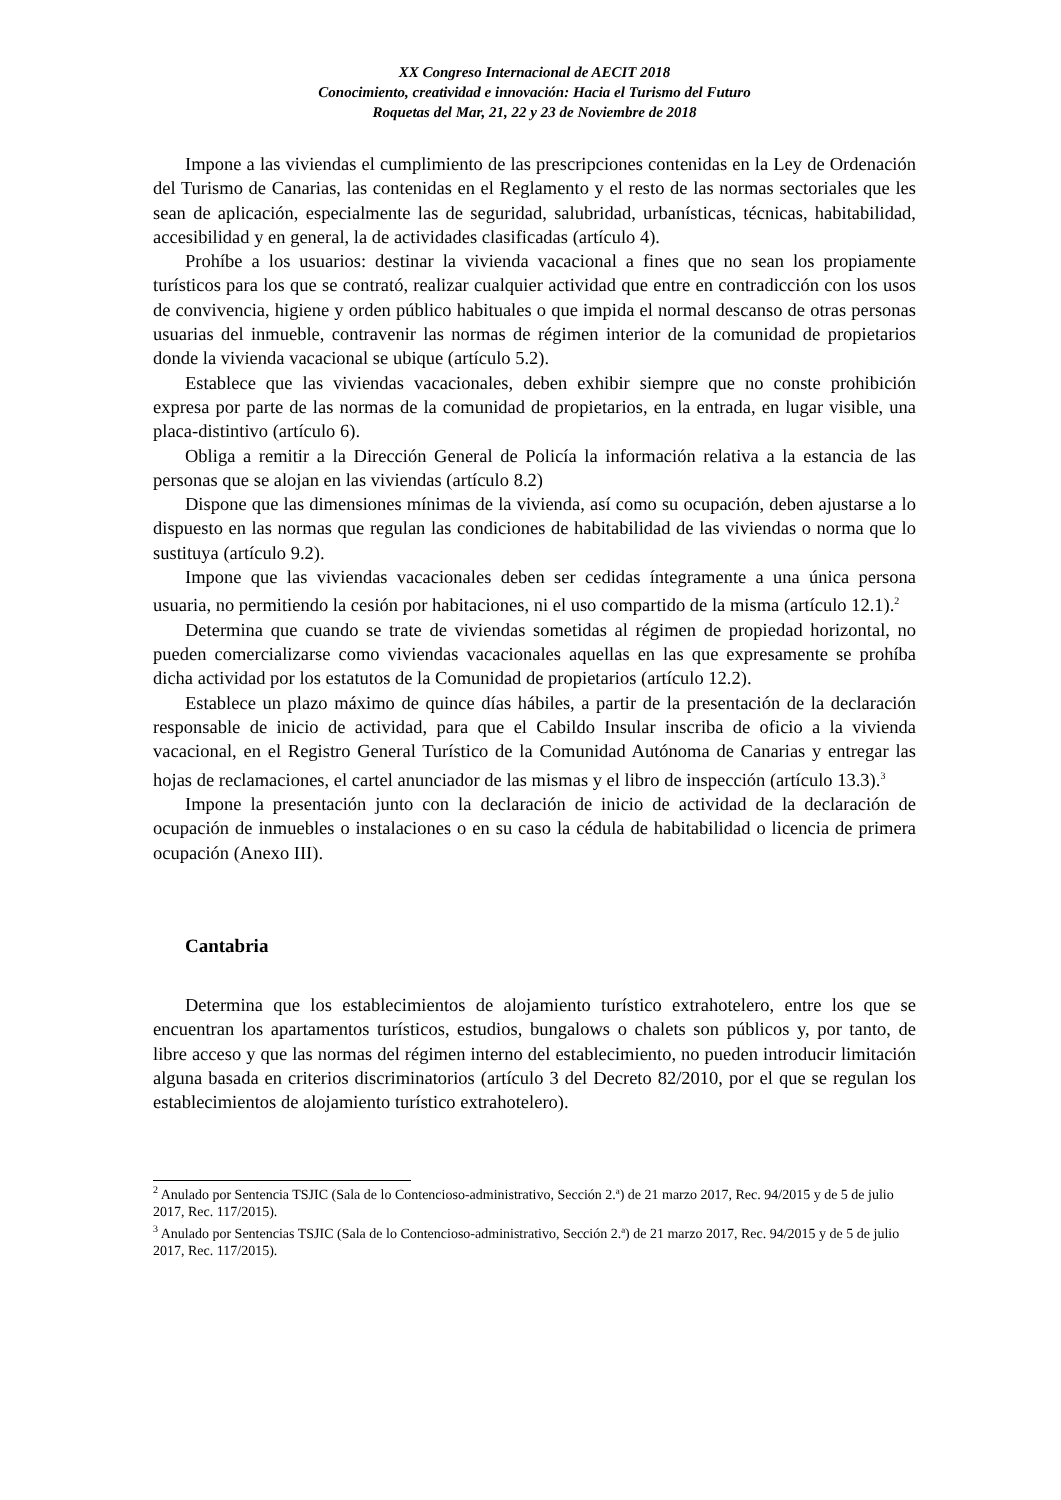XX Congreso Internacional de AECIT 2018
Conocimiento, creatividad e innovación: Hacia el Turismo del Futuro
Roquetas del Mar, 21, 22 y 23 de Noviembre de 2018
Impone a las viviendas el cumplimiento de las prescripciones contenidas en la Ley de Ordenación del Turismo de Canarias, las contenidas en el Reglamento y el resto de las normas sectoriales que les sean de aplicación, especialmente las de seguridad, salubridad, urbanísticas, técnicas, habitabilidad, accesibilidad y en general, la de actividades clasificadas (artículo 4).
Prohíbe a los usuarios: destinar la vivienda vacacional a fines que no sean los propiamente turísticos para los que se contrató, realizar cualquier actividad que entre en contradicción con los usos de convivencia, higiene y orden público habituales o que impida el normal descanso de otras personas usuarias del inmueble, contravenir las normas de régimen interior de la comunidad de propietarios donde la vivienda vacacional se ubique (artículo 5.2).
Establece que las viviendas vacacionales, deben exhibir siempre que no conste prohibición expresa por parte de las normas de la comunidad de propietarios, en la entrada, en lugar visible, una placa-distintivo (artículo 6).
Obliga a remitir a la Dirección General de Policía la información relativa a la estancia de las personas que se alojan en las viviendas (artículo 8.2)
Dispone que las dimensiones mínimas de la vivienda, así como su ocupación, deben ajustarse a lo dispuesto en las normas que regulan las condiciones de habitabilidad de las viviendas o norma que lo sustituya (artículo 9.2).
Impone que las viviendas vacacionales deben ser cedidas íntegramente a una única persona usuaria, no permitiendo la cesión por habitaciones, ni el uso compartido de la misma (artículo 12.1).<sup>2</sup>
Determina que cuando se trate de viviendas sometidas al régimen de propiedad horizontal, no pueden comercializarse como viviendas vacacionales aquellas en las que expresamente se prohíba dicha actividad por los estatutos de la Comunidad de propietarios (artículo 12.2).
Establece un plazo máximo de quince días hábiles, a partir de la presentación de la declaración responsable de inicio de actividad, para que el Cabildo Insular inscriba de oficio a la vivienda vacacional, en el Registro General Turístico de la Comunidad Autónoma de Canarias y entregar las hojas de reclamaciones, el cartel anunciador de las mismas y el libro de inspección (artículo 13.3).<sup>3</sup>
Impone la presentación junto con la declaración de inicio de actividad de la declaración de ocupación de inmuebles o instalaciones o en su caso la cédula de habitabilidad o licencia de primera ocupación (Anexo III).
Cantabria
Determina que los establecimientos de alojamiento turístico extrahotelero, entre los que se encuentran los apartamentos turísticos, estudios, bungalows o chalets son públicos y, por tanto, de libre acceso y que las normas del régimen interno del establecimiento, no pueden introducir limitación alguna basada en criterios discriminatorios (artículo 3 del Decreto 82/2010, por el que se regulan los establecimientos de alojamiento turístico extrahotelero).
<sup>2</sup> Anulado por Sentencia TSJIC (Sala de lo Contencioso-administrativo, Sección 2.ª) de 21 marzo 2017, Rec. 94/2015 y de 5 de julio 2017, Rec. 117/2015).
<sup>3</sup> Anulado por Sentencias TSJIC (Sala de lo Contencioso-administrativo, Sección 2.ª) de 21 marzo 2017, Rec. 94/2015 y de 5 de julio 2017, Rec. 117/2015).